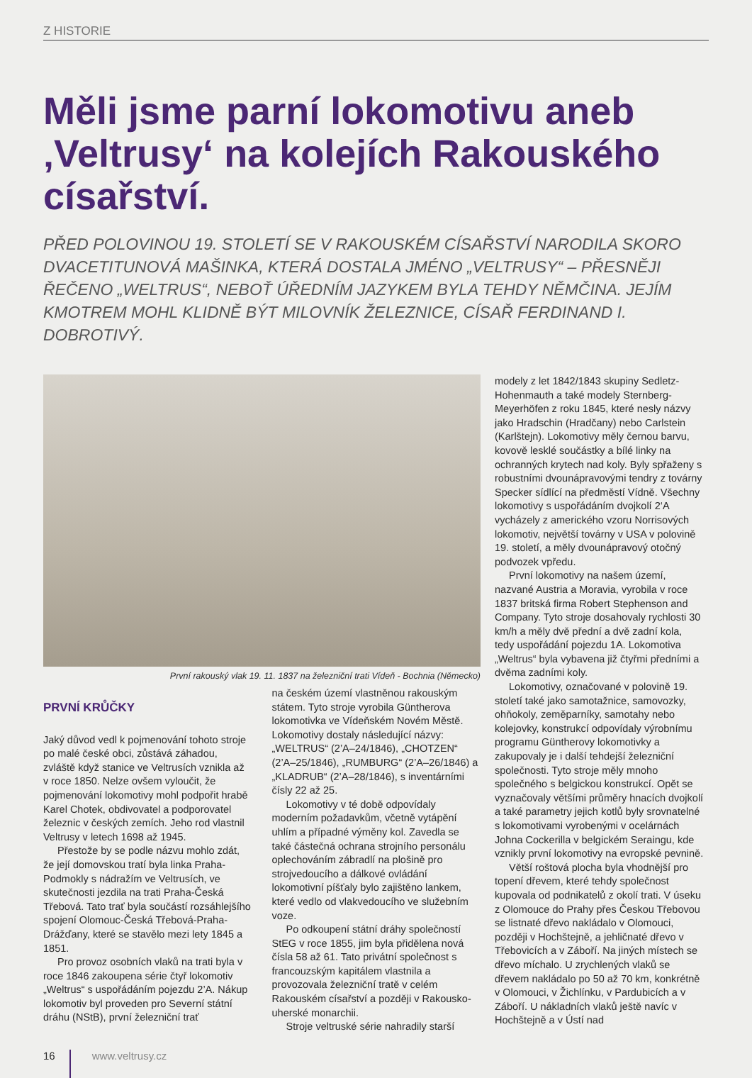Z HISTORIE
Měli jsme parní lokomotivu aneb ‚Veltrusy‘ na kolejích Rakouského císařství.
PŘED POLOVINOU 19. STOLETÍ SE V RAKOUSKÉM CÍSAŘSTVÍ NARODILA SKORO DVACETITUNOVÁ MAŠINKA, KTERÁ DOSTALA JMÉNO „VELTRUSY“ – PŘESNĚJI ŘEČENO „WELTRUS“, NEBOŤ ÚŘEDNÍM JAZYKEM BYLA TEHDY NĚMČINA. JEJÍM KMOTREM MOHL KLIDNĚ BÝT MILOVNÍK ŽELEZNICE, CÍSAŘ FERDINAND I. DOBROTIVÝ.
První rakouský vlak 19. 11. 1837 na železniční trati Vídeň - Bochnia (Německo)
PRVNÍ KRŮČKY
Jaký důvod vedl k pojmenování tohoto stroje po malé české obci, zůstává záhadou, zvláště když stanice ve Veltrusích vznikla až v roce 1850. Nelze ovšem vyloučit, že pojmenování lokomotivy mohl podpořit hrabě Karel Chotek, obdivovatel a podporovatel železnic v českých zemích. Jeho rod vlastnil Veltrusy v letech 1698 až 1945.
Přestože by se podle názvu mohlo zdát, že její domovskou tratí byla linka Praha-Podmokly s nádražím ve Veltrusích, ve skutečnosti jezdila na trati Praha-Česká Třebová. Tato trať byla součástí rozsáhlejšího spojení Olomouc-Česká Třebová-Praha-Drážďany, které se stavělo mezi lety 1845 a 1851.
Pro provoz osobních vlaků na trati byla v roce 1846 zakoupena série čtyř lokomotiv „Weltrus“ s uspořádáním pojezdu 2’A. Nákup lokomotiv byl proveden pro Severní státní dráhu (NStB), první železniční trať
na českém území vlastněnou rakouským státem. Tyto stroje vyrobila Güntherova lokomotivka ve Vídeňském Novém Městě. Lokomotivy dostaly následující názvy: „WELTRUS“ (2’A–24/1846), „CHOTZEN“ (2’A–25/1846), „RUMBURG“ (2’A–26/1846) a „KLADRUB“ (2’A–28/1846), s inventárními čísly 22 až 25.
Lokomotivy v té době odpovídaly moderním požadavkům, včetně vytápění uhlím a případné výměny kol. Zavedla se také částečná ochrana strojního personálu oplechováním zábradlí na plošině pro strojvedoucího a dálkové ovládání lokomotivní píšťaly bylo zajištěno lankem, které vedlo od vlakvedoucího ve služebním voze.
Po odkoupení státní dráhy společností StEG v roce 1855, jim byla přidělena nová čísla 58 až 61. Tato privátní společnost s francouzským kapitálem vlastnila a provozovala železniční tratě v celém Rakouském císařství a později v Rakousko-uherské monarchii.
Stroje veltruské série nahradily starší
modely z let 1842/1843 skupiny Sedletz-Hohenmauth a také modely Sternberg-Meyerhöfen z roku 1845, které nesly názvy jako Hradschin (Hradčany) nebo Carlstein (Karlštejn). Lokomotivy měly černou barvu, kovově lesklé součástky a bílé linky na ochranných krytech nad koly. Byly spřaženy s robustními dvounápravovými tendry z továrny Specker sídlící na předměstí Vídně. Všechny lokomotivy s uspořádáním dvojkolí 2‘A vycházely z amerického vzoru Norrisových lokomotiv, největší továrny v USA v polovině 19. století, a měly dvounápravový otočný podvozek vpředu.
První lokomotivy na našem území, nazvané Austria a Moravia, vyrobila v roce 1837 britská firma Robert Stephenson and Company. Tyto stroje dosahovaly rychlosti 30 km/h a měly dvě přední a dvě zadní kola, tedy uspořádání pojezdu 1A. Lokomotiva „Weltrus“ byla vybavena již čtyřmi předními a dvěma zadními koly.
Lokomotivy, označované v polovině 19. století také jako samotažnice, samovozky, ohňokoly, zeměparníky, samotahy nebo kolejovky, konstrukcí odpovídaly výrobnímu programu Güntherovy lokomotivky a zakupovaly je i další tehdejší železniční společnosti. Tyto stroje měly mnoho společného s belgickou konstrukcí. Opět se vyznačovaly většími průměry hnacích dvojkolí a také parametry jejich kotlů byly srovnatelné s lokomotivami vyrobenými v ocelárnách Johna Cockerilla v belgickém Seraingu, kde vznikly první lokomotivy na evropské pevnině.
Větší roštová plocha byla vhodnější pro topení dřevem, které tehdy společnost kupovala od podnikatelů z okolí trati. V úseku z Olomouce do Prahy přes Českou Třebovou se listnaté dřevo nakládalo v Olomouci, později v Hochštejně, a jehličnaté dřevo v Třebovicích a v Záboří. Na jiných místech se dřevo míchalo. U zrychlených vlaků se dřevem nakládalo po 50 až 70 km, konkrétně v Olomouci, v Žichlínku, v Pardubicích a v Záboří. U nákladních vlaků ještě navíc v Hochštejně a v Ústí nad
16 www.veltrusy.cz